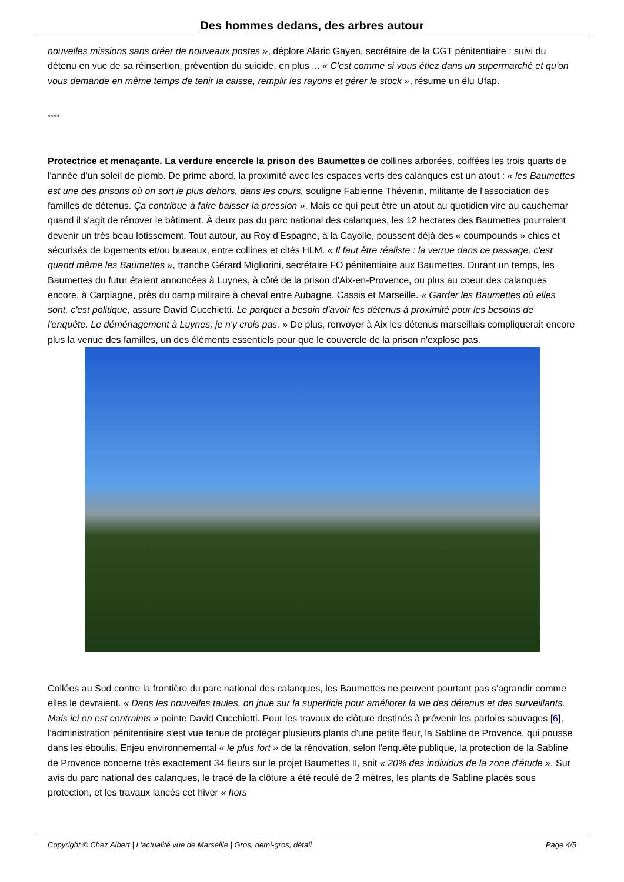Des hommes dedans, des arbres autour
nouvelles missions sans créer de nouveaux postes », déplore Alaric Gayen, secrétaire de la CGT pénitentiaire : suivi du détenu en vue de sa réinsertion, prévention du suicide, en plus ... « C'est comme si vous étiez dans un supermarché et qu'on vous demande en même temps de tenir la caisse, remplir les rayons et gérer le stock », résume un élu Ufap.
****
Protectrice et menaçante. La verdure encercle la prison des Baumettes de collines arborées, coiffées les trois quarts de l'année d'un soleil de plomb. De prime abord, la proximité avec les espaces verts des calanques est un atout : « les Baumettes est une des prisons où on sort le plus dehors, dans les cours, souligne Fabienne Thévenin, militante de l'association des familles de détenus. Ça contribue à faire baisser la pression ». Mais ce qui peut être un atout au quotidien vire au cauchemar quand il s'agit de rénover le bâtiment. À deux pas du parc national des calanques, les 12 hectares des Baumettes pourraient devenir un très beau lotissement. Tout autour, au Roy d'Espagne, à la Cayolle, poussent déjà des « coumpounds » chics et sécurisés de logements et/ou bureaux, entre collines et cités HLM. « Il faut être réaliste : la verrue dans ce passage, c'est quand même les Baumettes », tranche Gérard Migliorini, secrétaire FO pénitentiaire aux Baumettes. Durant un temps, les Baumettes du futur étaient annoncées à Luynes, à côté de la prison d'Aix-en-Provence, ou plus au coeur des calanques encore, à Carpiagne, près du camp militaire à cheval entre Aubagne, Cassis et Marseille. « Garder les Baumettes où elles sont, c'est politique, assure David Cucchietti. Le parquet a besoin d'avoir les détenus à proximité pour les besoins de l'enquête. Le déménagement à Luynes, je n'y crois pas. » De plus, renvoyer à Aix les détenus marseillais compliquerait encore plus la venue des familles, un des éléments essentiels pour que le couvercle de la prison n'explose pas.
Collées au Sud contre la frontière du parc national des calanques, les Baumettes ne peuvent pourtant pas s'agrandir comme elles le devraient. « Dans les nouvelles taules, on joue sur la superficie pour améliorer la vie des détenus et des surveillants. Mais ici on est contraints » pointe David Cucchietti. Pour les travaux de clôture destinés à prévenir les parloirs sauvages [6], l'administration pénitentiaire s'est vue tenue de protéger plusieurs plants d'une petite fleur, la Sabline de Provence, qui pousse dans les éboulis. Enjeu environnemental « le plus fort » de la rénovation, selon l'enquête publique, la protection de la Sabline de Provence concerne très exactement 34 fleurs sur le projet Baumettes II, soit « 20% des individus de la zone d'étude ». Sur avis du parc national des calanques, le tracé de la clôture a été reculé de 2 mètres, les plants de Sabline placés sous protection, et les travaux lancés cet hiver « hors
Copyright © Chez Albert | L'actualité vue de Marseille | Gros, demi-gros, détail Page 4/5